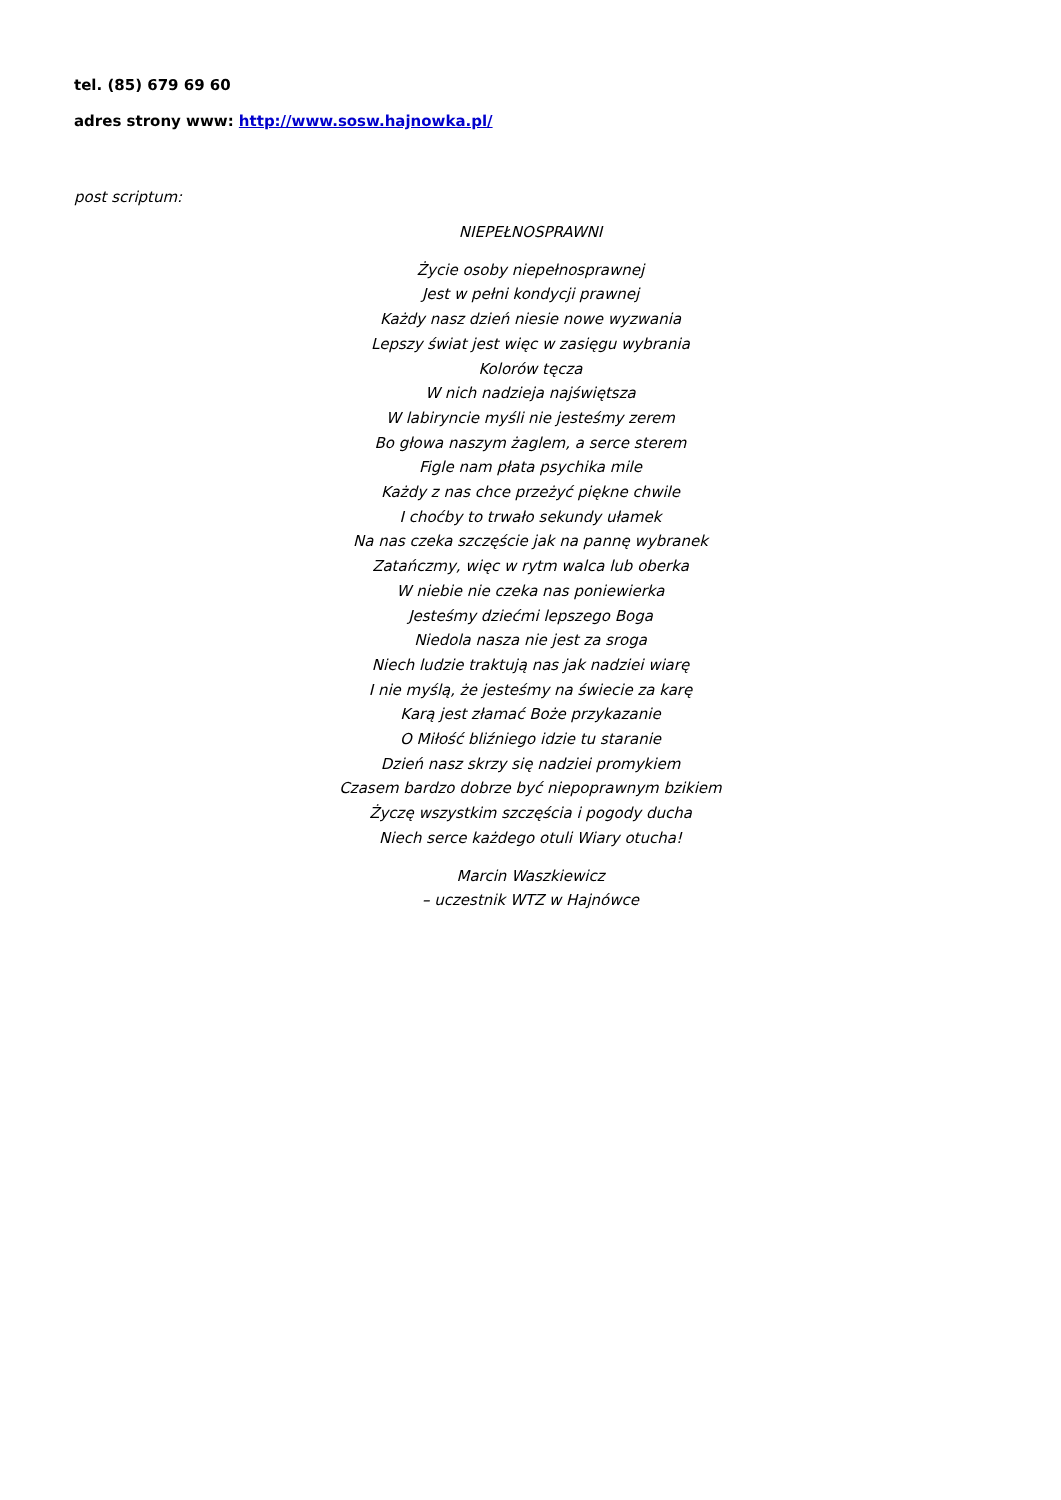tel. (85) 679 69 60
adres strony www: http://www.sosw.hajnowka.pl/
post scriptum:
NIEPEŁNOSPRAWNI
Życie osoby niepełnosprawnej
Jest w pełni kondycji prawnej
Każdy nasz dzień niesie nowe wyzwania
Lepszy świat jest więc w zasięgu wybrania
Kolorów tęcza
W nich nadzieja najświętsza
W labiryncie myśli nie jesteśmy zerem
Bo głowa naszym żaglem, a serce sterem
Figle nam płata psychika mile
Każdy z nas chce przeżyć piękne chwile
I choćby to trwało sekundy ułamek
Na nas czeka szczęście jak na pannę wybranek
Zatańczmy, więc w rytm walca lub oberka
W niebie nie czeka nas poniewierka
Jesteśmy dziećmi lepszego Boga
Niedola nasza nie jest za sroga
Niech ludzie traktują nas jak nadziei wiarę
I nie myślą, że jesteśmy na świecie za karę
Karą jest złamać Boże przykazanie
O Miłość bliźniego idzie tu staranie
Dzień nasz skrzy się nadziei promykiem
Czasem bardzo dobrze być niepoprawnym bzikiem
Życzę wszystkim szczęścia i pogody ducha
Niech serce każdego otuli Wiary otucha!
Marcin Waszkiewicz
– uczestnik WTZ w Hajnówce